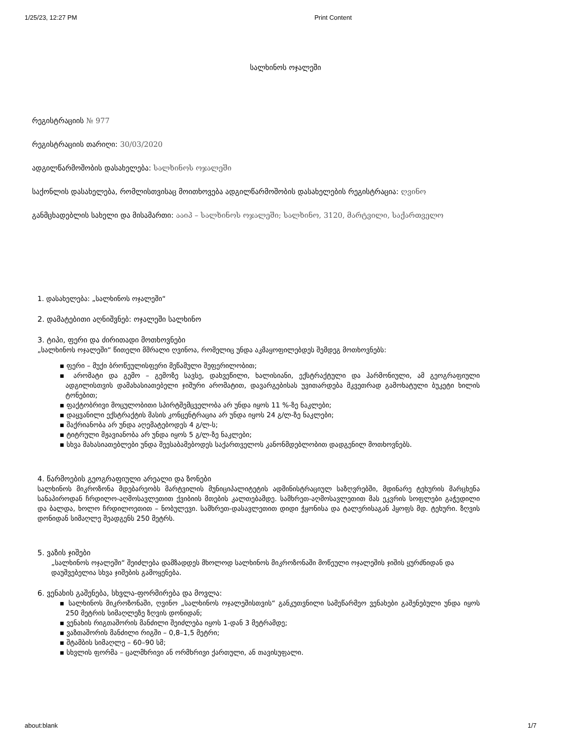1/25/23, 12:27 PM Print Content
სალხინოს ოჯალეში
რეგისტრაციის № 977
რეგისტრაციის თარიღი: 30/03/2020
ადგილწარმოშობის დასახელება: სალხინოს ოჯალეში
საქონლის დასახელება, რომლისთვისაც მოითხოვება ადგილწარმოშობის დასახელების რეგისტრაცია: ღვინო
განმცხადებლის სახელი და მისამართი: ააიპ – სალხინოს ოჯალეში; სალხინო, 3120, მარტვილი, საქართველო
1. დასახელება: „სალხინოს ოჯალეში“
2. დამატებითი აღნიშვნებ: ოჯალეში სალხინო
3. ტიპი, ფერი და ძირითადი მოთხოვნები
„სალხინოს ოჯალეში“ წითელი მშრალი ღვინოა, რომელიც უნდა აკმაყოფილებდეს შემდეგ მოთხოვნებს:
▪ ფერი – მუქი ბროწეულისფერი მეწამული შეფერილობით;
▪ არომატი და გემო – გემოზე სავსე, დახვეწილი, ხალისიანი, ექსტრაქტული და ჰარმონიული, ამ გეოგრაფიული ადგილისთვის დამახასიათებელი ჯიშური არომატით, დავარგებისას უვითარდება მკვეთრად გამოხატული ბუკეტი ხილის ტონებით;
▪ ფაქტობრივი მოცულობითი სპირტშემცველობა არ უნდა იყოს 11 %-ზე ნაკლები;
▪ დაყვანილი ექსტრაქტის მასის კონცენტრაცია არ უნდა იყოს 24 გ/ლ-ზე ნაკლები;
▪ შაქრიანობა არ უნდა აღემატებოდეს 4 გ/ლ-ს;
▪ ტიტრული მჟავიანობა არ უნდა იყოს 5 გ/ლ-ზე ნაკლები;
▪ სხვა მახასიათებლები უნდა შეესაბამებოდეს საქართველოს კანონმდებლობით დადგენილ მოთხოვნებს.
4. წარმოების გეოგრაფიული არეალი და ზონები
სალხინოს მიკროზონა მდებარეობს მარტვილის მუნიციპალიტეტის ადმინისტრაციულ საზღვრებში, მდინარე ტეხურის მარცხენა სანაპიროდან ჩრდილო-აღმოსავლეთით ქვიბიის მთების კალთებამდე. სამხრეთ-აღმოსავლეთით მას ეკვრის სოფლები გაჭედილი და ბალდა, ხოლო ჩრდილოეთით – ნობულევი. სამხრეთ-დასავლეთით დიდი ჭყონისა და ტალერისაგან ჰყოფს მდ. ტეხური. ზღვის დონიდან სიმაღლე შეადგენს 250 მეტრს.
5. ვაზის ჯიშები
„სალხინოს ოჯალეში“ შეიძლება დამზადდეს მხოლოდ სალხინოს მიკროზონაში მოწეული ოჯალეშის ჯიშის ყურძნიდან და დაუშვებელია სხვა ჯიშების გამოყენება.
6. ვენახის გაშენება, სხვლა-ფორმირება და მოვლა:
▪ სალხინოს მიკროზონაში, ღვინო „სალხინოს ოჯალეშისთვის“ განკუთვნილი სამეწარმეო ვენახები გაშენებული უნდა იყოს 250 მეტრის სიმაღლეზე ზღვის დონიდან;
▪ ვენახის რიგთაშორის მანძილი შეიძლება იყოს 1-დან 3 მეტრამდე;
▪ ვაზთაშორის მანძილი რიგში – 0,8–1,5 მეტრი;
▪ შტამბის სიმაღლე – 60–90 სმ;
▪ სხვლის ფორმა – ცალმხრივი ან ორმხრივი ქართული, ან თავისუფალი.
about:blank 1/7